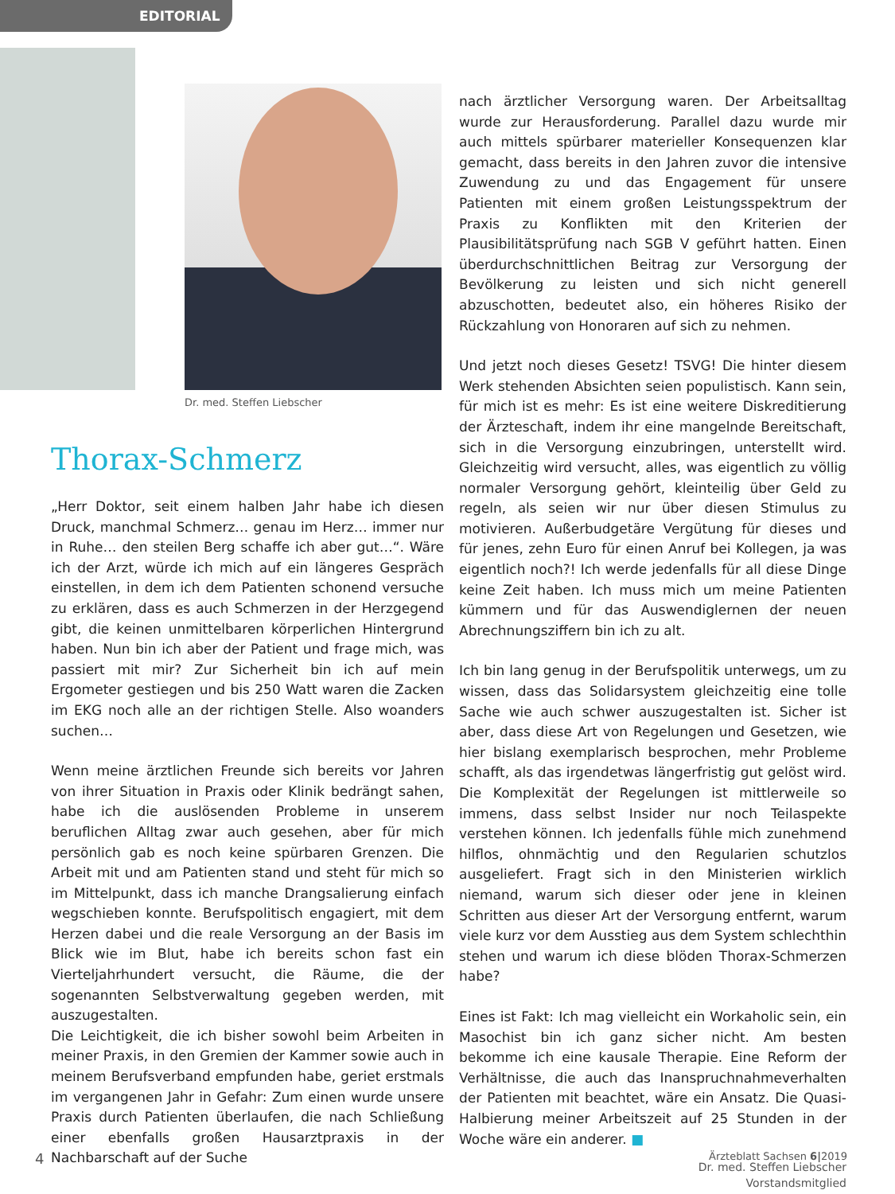EDITORIAL
Dr. med. Steffen Liebscher
Thorax-Schmerz
„Herr Doktor, seit einem halben Jahr habe ich diesen Druck, manchmal Schmerz… genau im Herz… immer nur in Ruhe… den steilen Berg schaffe ich aber gut…“. Wäre ich der Arzt, würde ich mich auf ein längeres Gespräch einstellen, in dem ich dem Patienten schonend versuche zu erklären, dass es auch Schmerzen in der Herzgegend gibt, die keinen unmittelbaren körperlichen Hintergrund haben. Nun bin ich aber der Patient und frage mich, was passiert mit mir? Zur Sicherheit bin ich auf mein Ergometer gestiegen und bis 250 Watt waren die Zacken im EKG noch alle an der richtigen Stelle. Also woanders suchen…
Wenn meine ärztlichen Freunde sich bereits vor Jahren von ihrer Situation in Praxis oder Klinik bedrängt sahen, habe ich die auslösenden Probleme in unserem beruflichen Alltag zwar auch gesehen, aber für mich persönlich gab es noch keine spürbaren Grenzen. Die Arbeit mit und am Patienten stand und steht für mich so im Mittelpunkt, dass ich manche Drangsalierung einfach wegschieben konnte. Berufspolitisch engagiert, mit dem Herzen dabei und die reale Versorgung an der Basis im Blick wie im Blut, habe ich bereits schon fast ein Vierteljahrhundert versucht, die Räume, die der sogenannten Selbstverwaltung gegeben werden, mit auszugestalten.
Die Leichtigkeit, die ich bisher sowohl beim Arbeiten in meiner Praxis, in den Gremien der Kammer sowie auch in meinem Berufsverband empfunden habe, geriet erstmals im vergangenen Jahr in Gefahr: Zum einen wurde unsere Praxis durch Patienten überlaufen, die nach Schließung einer ebenfalls großen Hausarztpraxis in der Nachbarschaft auf der Suche
nach ärztlicher Versorgung waren. Der Arbeitsalltag wurde zur Herausforderung. Parallel dazu wurde mir auch mittels spürbarer materieller Konsequenzen klar gemacht, dass bereits in den Jahren zuvor die intensive Zuwendung zu und das Engagement für unsere Patienten mit einem großen Leistungsspektrum der Praxis zu Konflikten mit den Kriterien der Plausibilitätsprüfung nach SGB V geführt hatten. Einen überdurchschnittlichen Beitrag zur Versorgung der Bevölkerung zu leisten und sich nicht generell abzuschotten, bedeutet also, ein höheres Risiko der Rückzahlung von Honoraren auf sich zu nehmen.
Und jetzt noch dieses Gesetz! TSVG! Die hinter diesem Werk stehenden Absichten seien populistisch. Kann sein, für mich ist es mehr: Es ist eine weitere Diskreditierung der Ärzteschaft, indem ihr eine mangelnde Bereitschaft, sich in die Versorgung einzubringen, unterstellt wird. Gleichzeitig wird versucht, alles, was eigentlich zu völlig normaler Versorgung gehört, kleinteilig über Geld zu regeln, als seien wir nur über diesen Stimulus zu motivieren. Außerbudgetäre Vergütung für dieses und für jenes, zehn Euro für einen Anruf bei Kollegen, ja was eigentlich noch?! Ich werde jedenfalls für all diese Dinge keine Zeit haben. Ich muss mich um meine Patienten kümmern und für das Auswendiglernen der neuen Abrechnungsziffern bin ich zu alt.
Ich bin lang genug in der Berufspolitik unterwegs, um zu wissen, dass das Solidarsystem gleichzeitig eine tolle Sache wie auch schwer auszugestalten ist. Sicher ist aber, dass diese Art von Regelungen und Gesetzen, wie hier bislang exemplarisch besprochen, mehr Probleme schafft, als das irgendetwas längerfristig gut gelöst wird. Die Komplexität der Regelungen ist mittlerweile so immens, dass selbst Insider nur noch Teilaspekte verstehen können. Ich jedenfalls fühle mich zunehmend hilflos, ohnmächtig und den Regularien schutzlos ausgeliefert. Fragt sich in den Ministerien wirklich niemand, warum sich dieser oder jene in kleinen Schritten aus dieser Art der Versorgung entfernt, warum viele kurz vor dem Ausstieg aus dem System schlechthin stehen und warum ich diese blöden Thorax-Schmerzen habe?
Eines ist Fakt: Ich mag vielleicht ein Workaholic sein, ein Masochist bin ich ganz sicher nicht. Am besten bekomme ich eine kausale Therapie. Eine Reform der Verhältnisse, die auch das Inanspruchnahmeverhalten der Patienten mit beachtet, wäre ein Ansatz. Die Quasi-Halbierung meiner Arbeitszeit auf 25 Stunden in der Woche wäre ein anderer. ■
Dr. med. Steffen Liebscher
Vorstandsmitglied
4 Ärzteblatt Sachsen 6|2019